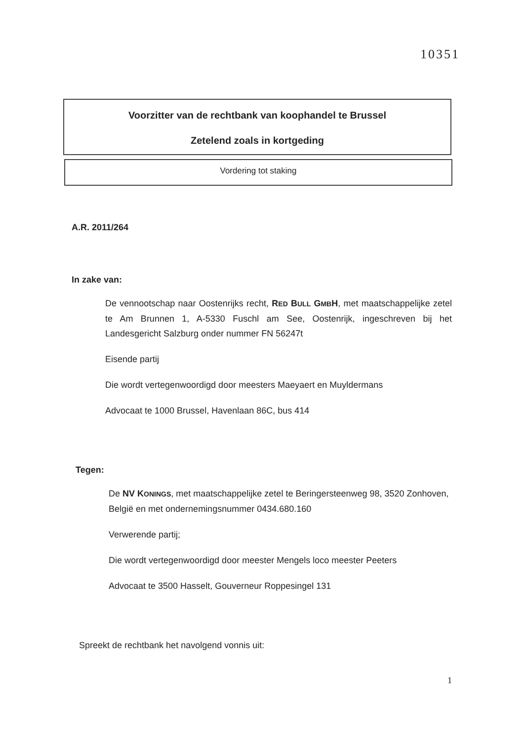10351
Voorzitter van de rechtbank van koophandel te Brussel
Zetelend zoals in kortgeding
Vordering tot staking
A.R. 2011/264
In zake van:
De vennootschap naar Oostenrijks recht, RED BULL GMBH, met maatschappelijke zetel te Am Brunnen 1, A-5330 Fuschl am See, Oostenrijk, ingeschreven bij het Landesgericht Salzburg onder nummer FN 56247t
Eisende partij
Die wordt vertegenwoordigd door meesters Maeyaert en Muyldermans
Advocaat te 1000 Brussel, Havenlaan 86C, bus 414
Tegen:
De NV KONINGS, met maatschappelijke zetel te Beringersteenweg 98, 3520 Zonhoven, België en met ondernemingsnummer 0434.680.160
Verwerende partij;
Die wordt vertegenwoordigd door meester Mengels loco meester Peeters
Advocaat te 3500 Hasselt, Gouverneur Roppesingel 131
Spreekt de rechtbank het navolgend vonnis uit:
1